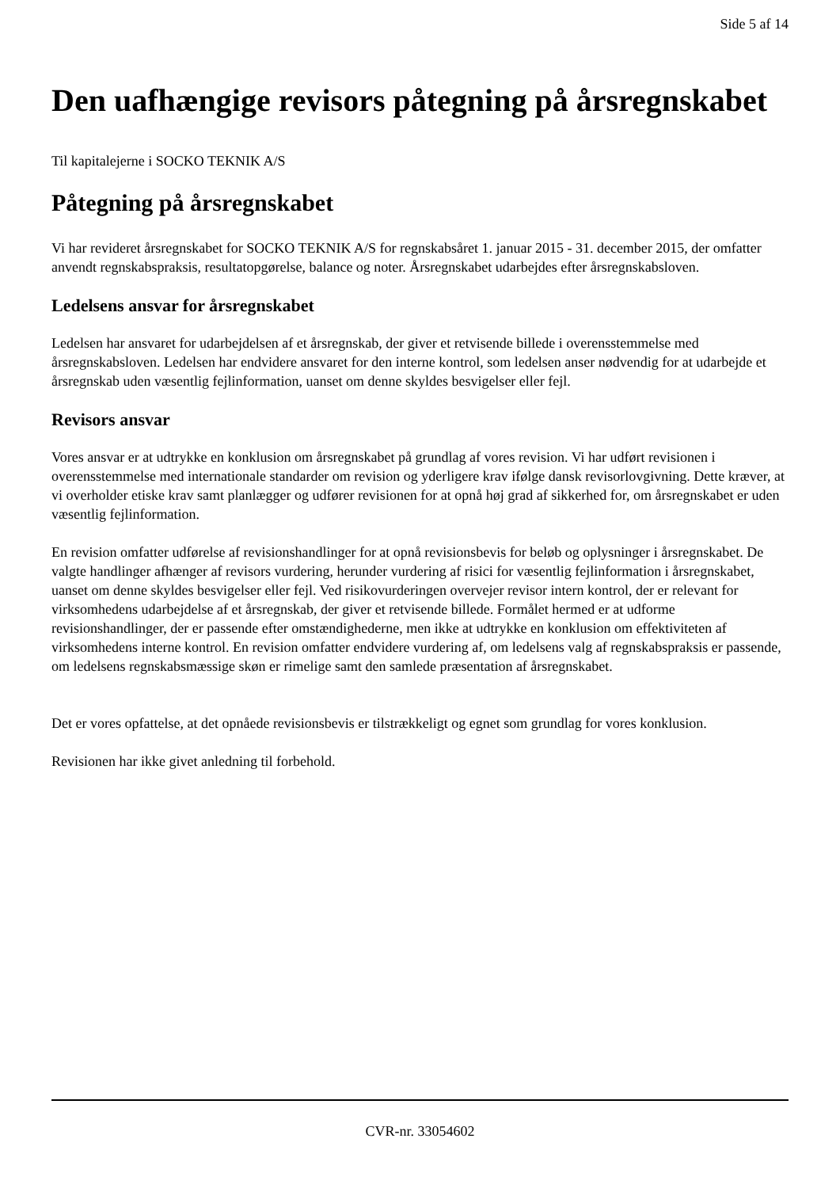Side 5 af 14
Den uafhængige revisors påtegning på årsregnskabet
Til kapitalejerne i SOCKO TEKNIK A/S
Påtegning på årsregnskabet
Vi har revideret årsregnskabet for SOCKO TEKNIK A/S for regnskabsåret 1. januar 2015 - 31. december 2015, der omfatter anvendt regnskabspraksis, resultatopgørelse, balance og noter. Årsregnskabet udarbejdes efter årsregnskabsloven.
Ledelsens ansvar for årsregnskabet
Ledelsen har ansvaret for udarbejdelsen af et årsregnskab, der giver et retvisende billede i overensstemmelse med årsregnskabsloven. Ledelsen har endvidere ansvaret for den interne kontrol, som ledelsen anser nødvendig for at udarbejde et årsregnskab uden væsentlig fejlinformation, uanset om denne skyldes besvigelser eller fejl.
Revisors ansvar
Vores ansvar er at udtrykke en konklusion om årsregnskabet på grundlag af vores revision. Vi har udført revisionen i overensstemmelse med internationale standarder om revision og yderligere krav ifølge dansk revisorlovgivning. Dette kræver, at vi overholder etiske krav samt planlægger og udfører revisionen for at opnå høj grad af sikkerhed for, om årsregnskabet er uden væsentlig fejlinformation.
En revision omfatter udførelse af revisionshandlinger for at opnå revisionsbevis for beløb og oplysninger i årsregnskabet. De valgte handlinger afhænger af revisors vurdering, herunder vurdering af risici for væsentlig fejlinformation i årsregnskabet, uanset om denne skyldes besvigelser eller fejl. Ved risikovurderingen overvejer revisor intern kontrol, der er relevant for virksomhedens udarbejdelse af et årsregnskab, der giver et retvisende billede. Formålet hermed er at udforme revisionshandlinger, der er passende efter omstændighederne, men ikke at udtrykke en konklusion om effektiviteten af virksomhedens interne kontrol. En revision omfatter endvidere vurdering af, om ledelsens valg af regnskabspraksis er passende, om ledelsens regnskabsmæssige skøn er rimelige samt den samlede præsentation af årsregnskabet.
Det er vores opfattelse, at det opnåede revisionsbevis er tilstrækkeligt og egnet som grundlag for vores konklusion.
Revisionen har ikke givet anledning til forbehold.
CVR-nr. 33054602